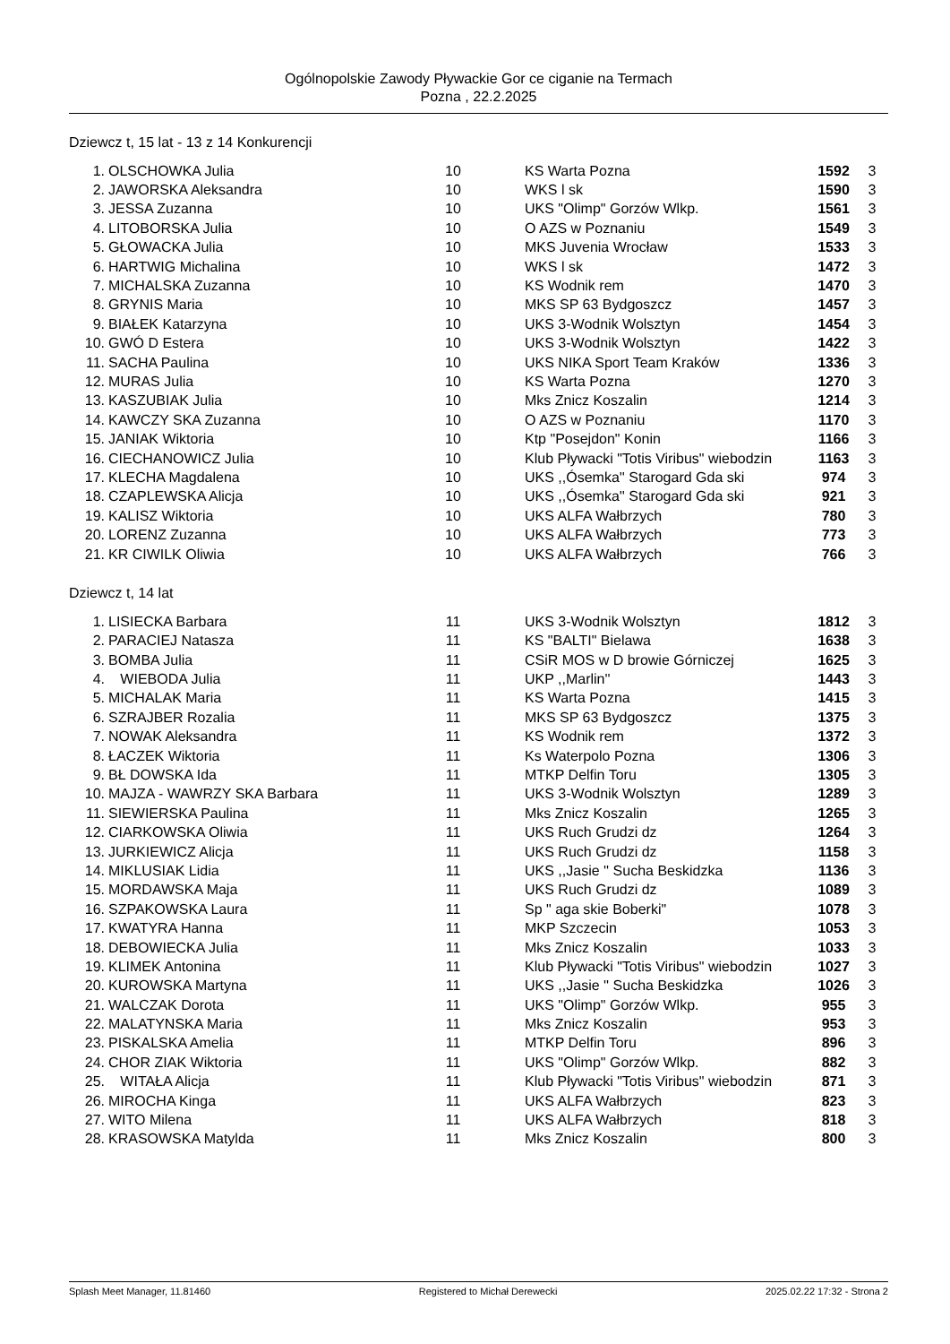Ogólnopolskie Zawody Pływackie Gor ce ciganie na Termach
Pozna , 22.2.2025
Dziewcz t, 15 lat - 13 z 14 Konkurencji
| 1. | OLSCHOWKA Julia | 10 | KS Warta Pozna | 1592 | 3 |
| 2. | JAWORSKA Aleksandra | 10 | WKS l sk | 1590 | 3 |
| 3. | JESSA Zuzanna | 10 | UKS "Olimp" Gorzów Wlkp. | 1561 | 3 |
| 4. | LITOBORSKA Julia | 10 | O AZS w Poznaniu | 1549 | 3 |
| 5. | GŁOWACKA Julia | 10 | MKS Juvenia Wrocław | 1533 | 3 |
| 6. | HARTWIG Michalina | 10 | WKS l sk | 1472 | 3 |
| 7. | MICHALSKA Zuzanna | 10 | KS Wodnik rem | 1470 | 3 |
| 8. | GRYNIS Maria | 10 | MKS SP 63 Bydgoszcz | 1457 | 3 |
| 9. | BIAŁEK Katarzyna | 10 | UKS 3-Wodnik Wolsztyn | 1454 | 3 |
| 10. | GWÓ D Estera | 10 | UKS 3-Wodnik Wolsztyn | 1422 | 3 |
| 11. | SACHA Paulina | 10 | UKS NIKA Sport Team Kraków | 1336 | 3 |
| 12. | MURAS Julia | 10 | KS Warta Pozna | 1270 | 3 |
| 13. | KASZUBIAK Julia | 10 | Mks Znicz Koszalin | 1214 | 3 |
| 14. | KAWCZY SKA Zuzanna | 10 | O AZS w Poznaniu | 1170 | 3 |
| 15. | JANIAK Wiktoria | 10 | Ktp "Posejdon" Konin | 1166 | 3 |
| 16. | CIECHANOWICZ Julia | 10 | Klub Pływacki "Totis Viribus" wiebodzin | 1163 | 3 |
| 17. | KLECHA Magdalena | 10 | UKS ,,Ósemka'' Starogard Gda ski | 974 | 3 |
| 18. | CZAPLEWSKA Alicja | 10 | UKS ,,Ósemka'' Starogard Gda ski | 921 | 3 |
| 19. | KALISZ Wiktoria | 10 | UKS ALFA Wałbrzych | 780 | 3 |
| 20. | LORENZ Zuzanna | 10 | UKS ALFA Wałbrzych | 773 | 3 |
| 21. | KR CIWILK Oliwia | 10 | UKS ALFA Wałbrzych | 766 | 3 |
Dziewcz t, 14 lat
| 1. | LISIECKA Barbara | 11 | UKS 3-Wodnik Wolsztyn | 1812 | 3 |
| 2. | PARACIEJ Natasza | 11 | KS "BALTI" Bielawa | 1638 | 3 |
| 3. | BOMBA Julia | 11 | CSiR MOS w D browie Górniczej | 1625 | 3 |
| 4. | WIEBODA Julia | 11 | UKP ,,Marlin'' | 1443 | 3 |
| 5. | MICHALAK Maria | 11 | KS Warta Pozna | 1415 | 3 |
| 6. | SZRAJBER Rozalia | 11 | MKS SP 63 Bydgoszcz | 1375 | 3 |
| 7. | NOWAK Aleksandra | 11 | KS Wodnik rem | 1372 | 3 |
| 8. | ŁACZEK Wiktoria | 11 | Ks Waterpolo Pozna | 1306 | 3 |
| 9. | BŁ DOWSKA Ida | 11 | MTKP Delfin Toru | 1305 | 3 |
| 10. | MAJZA - WAWRZY SKA Barbara | 11 | UKS 3-Wodnik Wolsztyn | 1289 | 3 |
| 11. | SIEWIERSKA Paulina | 11 | Mks Znicz Koszalin | 1265 | 3 |
| 12. | CIARKOWSKA Oliwia | 11 | UKS Ruch Grudzi dz | 1264 | 3 |
| 13. | JURKIEWICZ Alicja | 11 | UKS Ruch Grudzi dz | 1158 | 3 |
| 14. | MIKLUSIAK Lidia | 11 | UKS ,,Jasie '' Sucha Beskidzka | 1136 | 3 |
| 15. | MORDAWSKA Maja | 11 | UKS Ruch Grudzi dz | 1089 | 3 |
| 16. | SZPAKOWSKA Laura | 11 | Sp " aga skie Boberki" | 1078 | 3 |
| 17. | KWATYRA Hanna | 11 | MKP Szczecin | 1053 | 3 |
| 18. | DEBOWIECKA Julia | 11 | Mks Znicz Koszalin | 1033 | 3 |
| 19. | KLIMEK Antonina | 11 | Klub Pływacki "Totis Viribus" wiebodzin | 1027 | 3 |
| 20. | KUROWSKA Martyna | 11 | UKS ,,Jasie '' Sucha Beskidzka | 1026 | 3 |
| 21. | WALCZAK Dorota | 11 | UKS "Olimp" Gorzów Wlkp. | 955 | 3 |
| 22. | MALATYNSKA Maria | 11 | Mks Znicz Koszalin | 953 | 3 |
| 23. | PISKALSKA Amelia | 11 | MTKP Delfin Toru | 896 | 3 |
| 24. | CHOR ZIAK Wiktoria | 11 | UKS "Olimp" Gorzów Wlkp. | 882 | 3 |
| 25. | WITAŁA Alicja | 11 | Klub Pływacki "Totis Viribus" wiebodzin | 871 | 3 |
| 26. | MIROCHA Kinga | 11 | UKS ALFA Wałbrzych | 823 | 3 |
| 27. | WITO Milena | 11 | UKS ALFA Wałbrzych | 818 | 3 |
| 28. | KRASOWSKA Matylda | 11 | Mks Znicz Koszalin | 800 | 3 |
Splash Meet Manager, 11.81460 Registered to Michał Derewecki 2025.02.22 17:32 - Strona 2